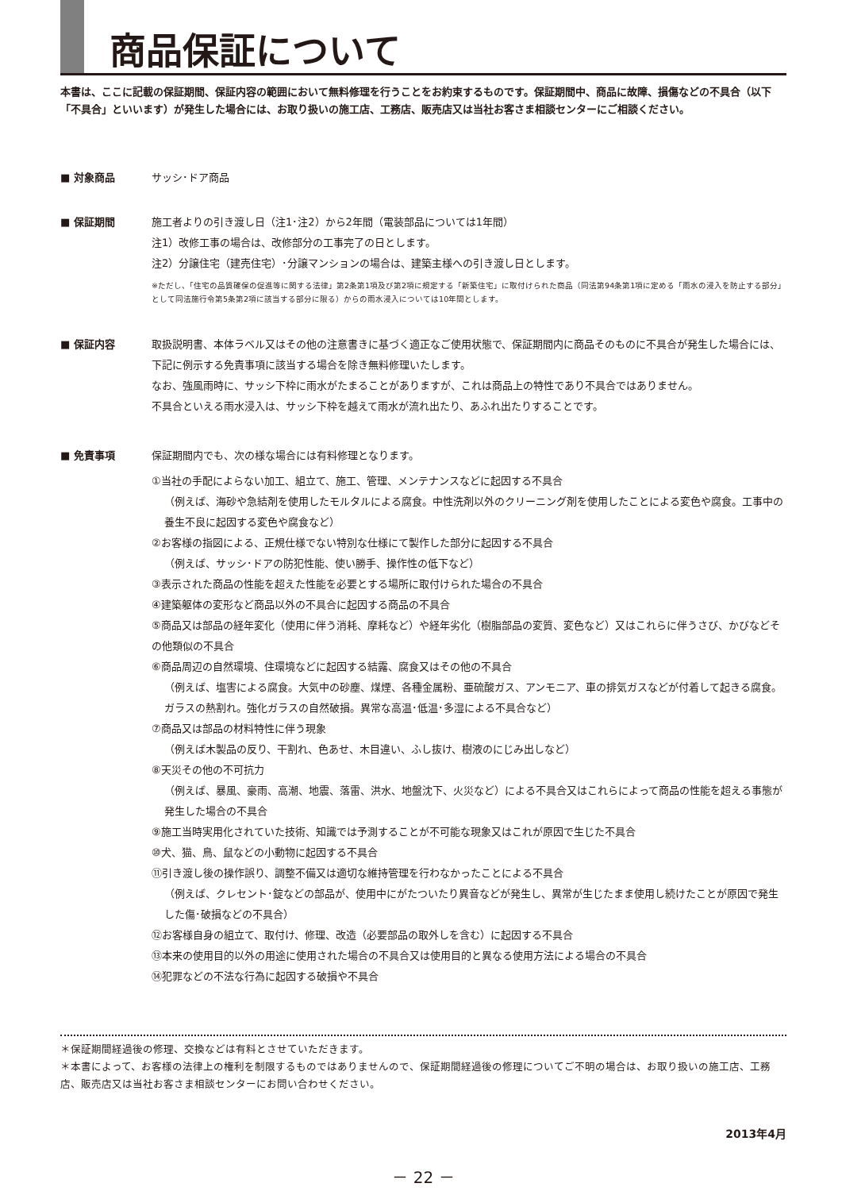商品保証について
本書は、ここに記載の保証期間、保証内容の範囲において無料修理を行うことをお約束するものです。保証期間中、商品に故障、損傷などの不具合（以下「不具合」といいます）が発生した場合には、お取り扱いの施工店、工務店、販売店又は当社お客さま相談センターにご相談ください。
■ 対象商品 サッシ･ドア商品
■ 保証期間 施工者よりの引き渡し日（注1･注2）から2年間（電装部品については1年間）
注1）改修工事の場合は、改修部分の工事完了の日とします。
注2）分譲住宅（建売住宅）･分譲マンションの場合は、建築主様への引き渡し日とします。
※ただし、「住宅の品質確保の促進等に関する法律」第2条第1項及び第2項に規定する「新築住宅」に取付けられた商品（同法第94条第1項に定める「雨水の浸入を防止する部分」として同法施行令第5条第2項に該当する部分に限る）からの雨水浸入については10年間とします。
■ 保証内容 取扱説明書、本体ラベル又はその他の注意書きに基づく適正なご使用状態で、保証期間内に商品そのものに不具合が発生した場合には、下記に例示する免責事項に該当する場合を除き無料修理いたします。
なお、強風雨時に、サッシ下枠に雨水がたまることがありますが、これは商品上の特性であり不具合ではありません。
不具合といえる雨水浸入は、サッシ下枠を越えて雨水が流れ出たり、あふれ出たりすることです。
■ 免責事項 保証期間内でも、次の様な場合には有料修理となります。
①当社の手配によらない加工、組立て、施工、管理、メンテナンスなどに起因する不具合
（例えば、海砂や急結剤を使用したモルタルによる腐食。中性洗剤以外のクリーニング剤を使用したことによる変色や腐食。工事中の養生不良に起因する変色や腐食など）
②お客様の指図による、正規仕様でない特別な仕様にて製作した部分に起因する不具合
（例えば、サッシ･ドアの防犯性能、使い勝手、操作性の低下など）
③表示された商品の性能を超えた性能を必要とする場所に取付けられた場合の不具合
④建築躯体の変形など商品以外の不具合に起因する商品の不具合
⑤商品又は部品の経年変化（使用に伴う消耗、摩耗など）や経年劣化（樹脂部品の変質、変色など）又はこれらに伴うさび、かびなどその他類似の不具合
⑥商品周辺の自然環境、住環境などに起因する結露、腐食又はその他の不具合
（例えば、塩害による腐食。大気中の砂塵、煤煙、各種金属粉、亜硫酸ガス、アンモニア、車の排気ガスなどが付着して起きる腐食。ガラスの熱割れ。強化ガラスの自然破損。異常な高温･低温･多湿による不具合など）
⑦商品又は部品の材料特性に伴う現象
（例えば木製品の反り、干割れ、色あせ、木目違い、ふし抜け、樹液のにじみ出しなど）
⑧天災その他の不可抗力
（例えば、暴風、豪雨、高潮、地震、落雷、洪水、地盤沈下、火災など）による不具合又はこれらによって商品の性能を超える事態が発生した場合の不具合
⑨施工当時実用化されていた技術、知識では予測することが不可能な現象又はこれが原因で生じた不具合
⑩犬、猫、鳥、鼠などの小動物に起因する不具合
⑪引き渡し後の操作誤り、調整不備又は適切な維持管理を行わなかったことによる不具合
（例えば、クレセント･錠などの部品が、使用中にがたついたり異音などが発生し、異常が生じたまま使用し続けたことが原因で発生した傷･破損などの不具合）
⑫お客様自身の組立て、取付け、修理、改造（必要部品の取外しを含む）に起因する不具合
⑬本来の使用目的以外の用途に使用された場合の不具合又は使用目的と異なる使用方法による場合の不具合
⑭犯罪などの不法な行為に起因する破損や不具合
＊保証期間経過後の修理、交換などは有料とさせていただきます。
＊本書によって、お客様の法律上の権利を制限するものではありませんので、保証期間経過後の修理についてご不明の場合は、お取り扱いの施工店、工務店、販売店又は当社お客さま相談センターにお問い合わせください。
2013年4月
－ 22 －